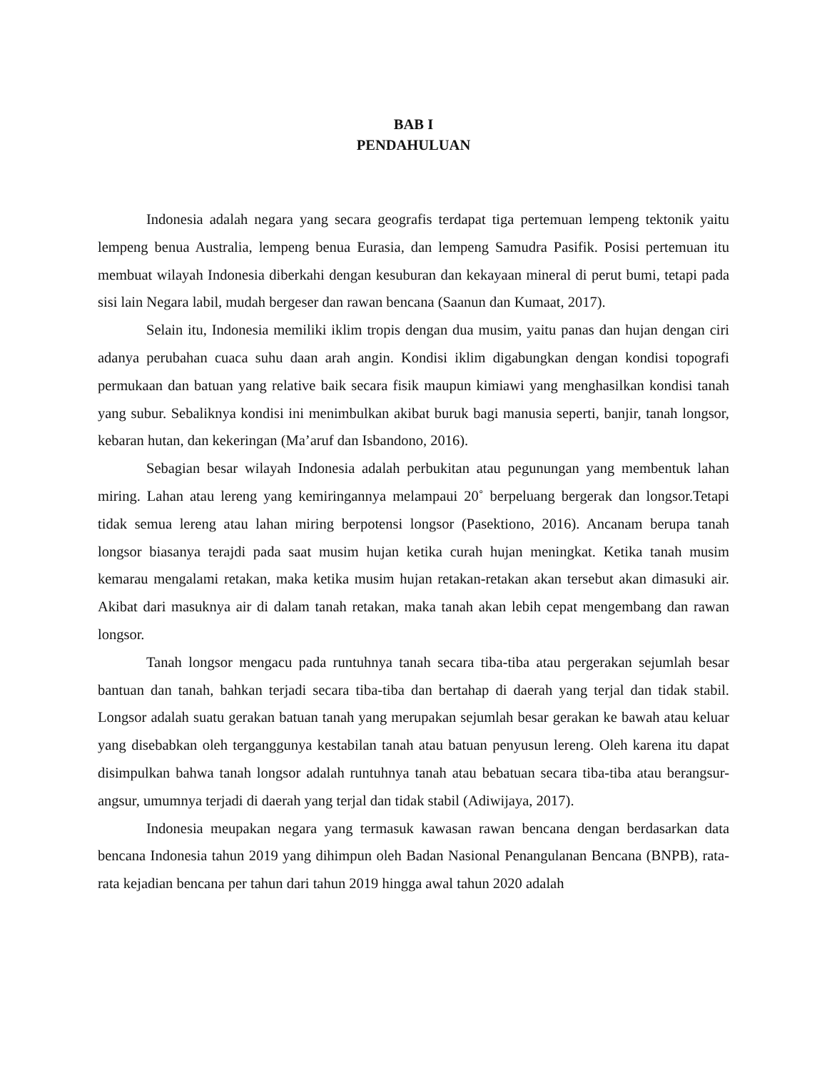BAB I
PENDAHULUAN
Indonesia adalah negara yang secara geografis terdapat tiga pertemuan lempeng tektonik yaitu lempeng benua Australia, lempeng benua Eurasia, dan lempeng Samudra Pasifik. Posisi pertemuan itu membuat wilayah Indonesia diberkahi dengan kesuburan dan kekayaan mineral di perut bumi, tetapi pada sisi lain Negara labil, mudah bergeser dan rawan bencana (Saanun dan Kumaat, 2017).
Selain itu, Indonesia memiliki iklim tropis dengan dua musim, yaitu panas dan hujan dengan ciri adanya perubahan cuaca suhu daan arah angin. Kondisi iklim digabungkan dengan kondisi topografi permukaan dan batuan yang relative baik secara fisik maupun kimiawi yang menghasilkan kondisi tanah yang subur. Sebaliknya kondisi ini menimbulkan akibat buruk bagi manusia seperti, banjir, tanah longsor, kebaran hutan, dan kekeringan (Ma’aruf dan Isbandono, 2016).
Sebagian besar wilayah Indonesia adalah perbukitan atau pegunungan yang membentuk lahan miring. Lahan atau lereng yang kemiringannya melampaui 20˚ berpeluang bergerak dan longsor.Tetapi tidak semua lereng atau lahan miring berpotensi longsor (Pasektiono, 2016). Ancanam berupa tanah longsor biasanya terajdi pada saat musim hujan ketika curah hujan meningkat. Ketika tanah musim kemarau mengalami retakan, maka ketika musim hujan retakan-retakan akan tersebut akan dimasuki air. Akibat dari masuknya air di dalam tanah retakan, maka tanah akan lebih cepat mengembang dan rawan longsor.
Tanah longsor mengacu pada runtuhnya tanah secara tiba-tiba atau pergerakan sejumlah besar bantuan dan tanah, bahkan terjadi secara tiba-tiba dan bertahap di daerah yang terjal dan tidak stabil. Longsor adalah suatu gerakan batuan tanah yang merupakan sejumlah besar gerakan ke bawah atau keluar yang disebabkan oleh terganggunya kestabilan tanah atau batuan penyusun lereng. Oleh karena itu dapat disimpulkan bahwa tanah longsor adalah runtuhnya tanah atau bebatuan secara tiba-tiba atau berangsur-angsur, umumnya terjadi di daerah yang terjal dan tidak stabil (Adiwijaya, 2017).
Indonesia meupakan negara yang termasuk kawasan rawan bencana dengan berdasarkan data bencana Indonesia tahun 2019 yang dihimpun oleh Badan Nasional Penangulanan Bencana (BNPB), rata-rata kejadian bencana per tahun dari tahun 2019 hingga awal tahun 2020 adalah